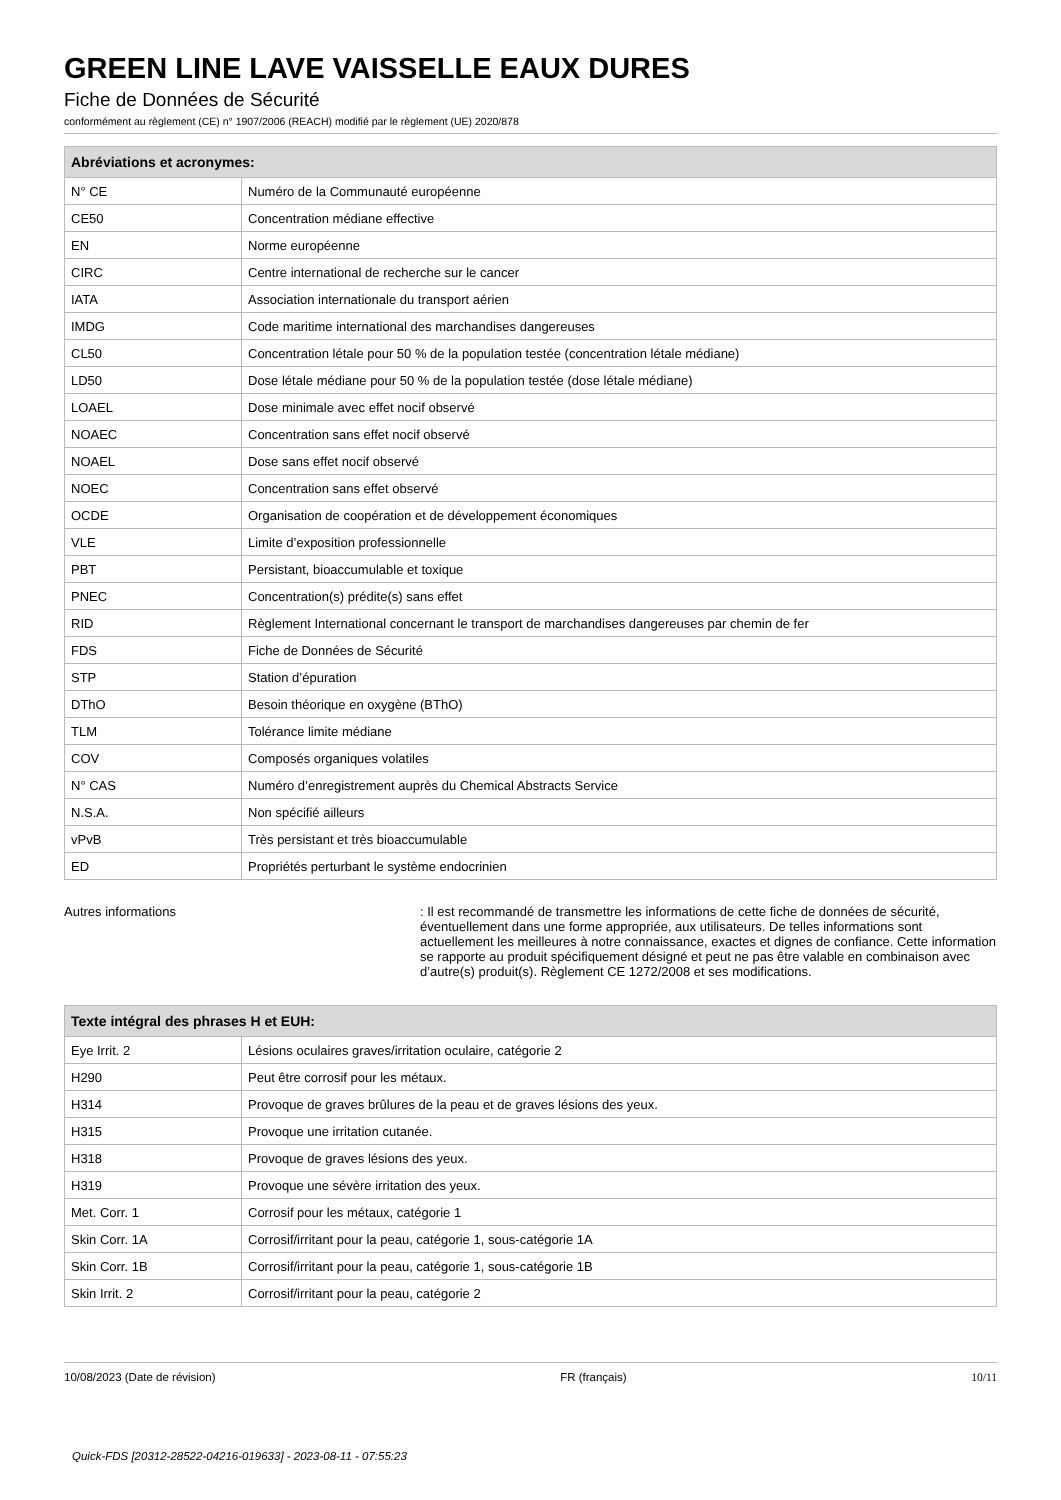GREEN LINE LAVE VAISSELLE EAUX DURES
Fiche de Données de Sécurité
conformément au règlement (CE) n° 1907/2006 (REACH) modifié par le règlement (UE) 2020/878
| Abréviations et acronymes: | |
| --- | --- |
| N° CE | Numéro de la Communauté européenne |
| CE50 | Concentration médiane effective |
| EN | Norme européenne |
| CIRC | Centre international de recherche sur le cancer |
| IATA | Association internationale du transport aérien |
| IMDG | Code maritime international des marchandises dangereuses |
| CL50 | Concentration létale pour 50 % de la population testée (concentration létale médiane) |
| LD50 | Dose létale médiane pour 50 % de la population testée (dose létale médiane) |
| LOAEL | Dose minimale avec effet nocif observé |
| NOAEC | Concentration sans effet nocif observé |
| NOAEL | Dose sans effet nocif observé |
| NOEC | Concentration sans effet observé |
| OCDE | Organisation de coopération et de développement économiques |
| VLE | Limite d’exposition professionnelle |
| PBT | Persistant, bioaccumulable et toxique |
| PNEC | Concentration(s) prédite(s) sans effet |
| RID | Règlement International concernant le transport de marchandises dangereuses par chemin de fer |
| FDS | Fiche de Données de Sécurité |
| STP | Station d’épuration |
| DThO | Besoin théorique en oxygène (BThO) |
| TLM | Tolérance limite médiane |
| COV | Composés organiques volatiles |
| N° CAS | Numéro d’enregistrement auprès du Chemical Abstracts Service |
| N.S.A. | Non spécifié ailleurs |
| vPvB | Très persistant et très bioaccumulable |
| ED | Propriétés perturbant le système endocrinien |
Autres informations : Il est recommandé de transmettre les informations de cette fiche de données de sécurité, éventuellement dans une forme appropriée, aux utilisateurs. De telles informations sont actuellement les meilleures à notre connaissance, exactes et dignes de confiance. Cette information se rapporte au produit spécifiquement désigné et peut ne pas être valable en combinaison avec d’autre(s) produit(s). Règlement CE 1272/2008 et ses modifications.
| Texte intégral des phrases H et EUH: | |
| --- | --- |
| Eye Irrit. 2 | Lésions oculaires graves/irritation oculaire, catégorie 2 |
| H290 | Peut être corrosif pour les métaux. |
| H314 | Provoque de graves brûlures de la peau et de graves lésions des yeux. |
| H315 | Provoque une irritation cutanée. |
| H318 | Provoque de graves lésions des yeux. |
| H319 | Provoque une sévère irritation des yeux. |
| Met. Corr. 1 | Corrosif pour les métaux, catégorie 1 |
| Skin Corr. 1A | Corrosif/irritant pour la peau, catégorie 1, sous-catégorie 1A |
| Skin Corr. 1B | Corrosif/irritant pour la peau, catégorie 1, sous-catégorie 1B |
| Skin Irrit. 2 | Corrosif/irritant pour la peau, catégorie 2 |
10/08/2023 (Date de révision) FR (français) 10/11
Quick-FDS [20312-28522-04216-019633] - 2023-08-11 - 07:55:23